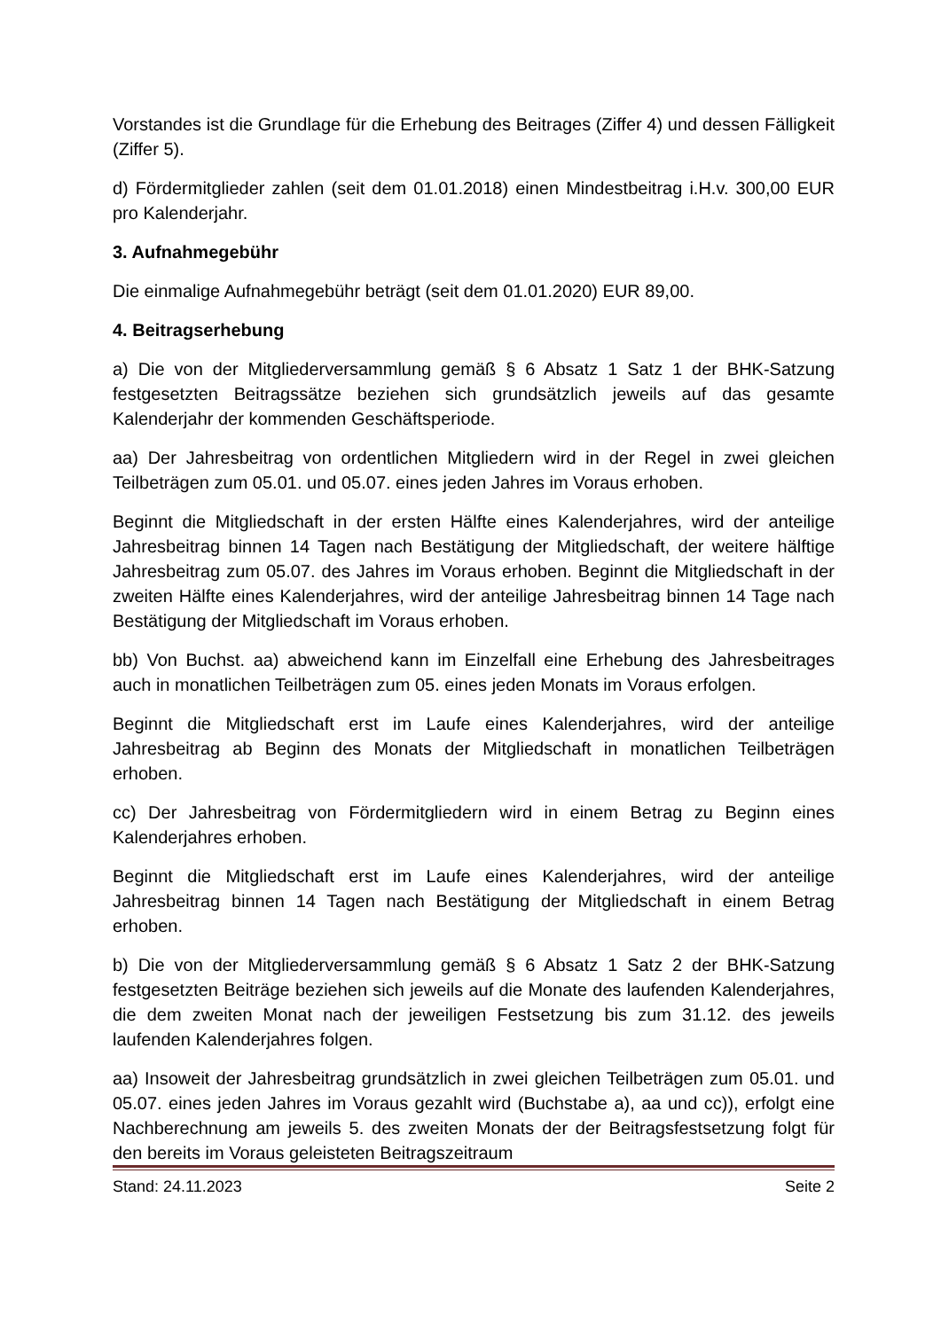Vorstandes ist die Grundlage für die Erhebung des Beitrages (Ziffer 4) und dessen Fälligkeit (Ziffer 5).
d) Fördermitglieder zahlen (seit dem 01.01.2018) einen Mindestbeitrag i.H.v. 300,00 EUR pro Kalenderjahr.
3. Aufnahmegebühr
Die einmalige Aufnahmegebühr beträgt (seit dem 01.01.2020) EUR 89,00.
4. Beitragserhebung
a) Die von der Mitgliederversammlung gemäß § 6 Absatz 1 Satz 1 der BHK-Satzung festgesetzten Beitragssätze beziehen sich grundsätzlich jeweils auf das gesamte Kalenderjahr der kommenden Geschäftsperiode.
aa) Der Jahresbeitrag von ordentlichen Mitgliedern wird in der Regel in zwei gleichen Teilbeträgen zum 05.01. und 05.07. eines jeden Jahres im Voraus erhoben.
Beginnt die Mitgliedschaft in der ersten Hälfte eines Kalenderjahres, wird der anteilige Jahresbeitrag binnen 14 Tagen nach Bestätigung der Mitgliedschaft, der weitere hälftige Jahresbeitrag zum 05.07. des Jahres im Voraus erhoben. Beginnt die Mitgliedschaft in der zweiten Hälfte eines Kalenderjahres, wird der anteilige Jahresbeitrag binnen 14 Tage nach Bestätigung der Mitgliedschaft im Voraus erhoben.
bb) Von Buchst. aa) abweichend kann im Einzelfall eine Erhebung des Jahresbeitrages auch in monatlichen Teilbeträgen zum 05. eines jeden Monats im Voraus erfolgen.
Beginnt die Mitgliedschaft erst im Laufe eines Kalenderjahres, wird der anteilige Jahresbeitrag ab Beginn des Monats der Mitgliedschaft in monatlichen Teilbeträgen erhoben.
cc) Der Jahresbeitrag von Fördermitgliedern wird in einem Betrag zu Beginn eines Kalenderjahres erhoben.
Beginnt die Mitgliedschaft erst im Laufe eines Kalenderjahres, wird der anteilige Jahresbeitrag binnen 14 Tagen nach Bestätigung der Mitgliedschaft in einem Betrag erhoben.
b) Die von der Mitgliederversammlung gemäß § 6 Absatz 1 Satz 2 der BHK-Satzung festgesetzten Beiträge beziehen sich jeweils auf die Monate des laufenden Kalenderjahres, die dem zweiten Monat nach der jeweiligen Festsetzung bis zum 31.12. des jeweils laufenden Kalenderjahres folgen.
aa) Insoweit der Jahresbeitrag grundsätzlich in zwei gleichen Teilbeträgen zum 05.01. und 05.07. eines jeden Jahres im Voraus gezahlt wird (Buchstabe a), aa und cc)), erfolgt eine Nachberechnung am jeweils 5. des zweiten Monats der der Beitragsfestsetzung folgt für den bereits im Voraus geleisteten Beitragszeitraum
Stand: 24.11.2023 Seite 2